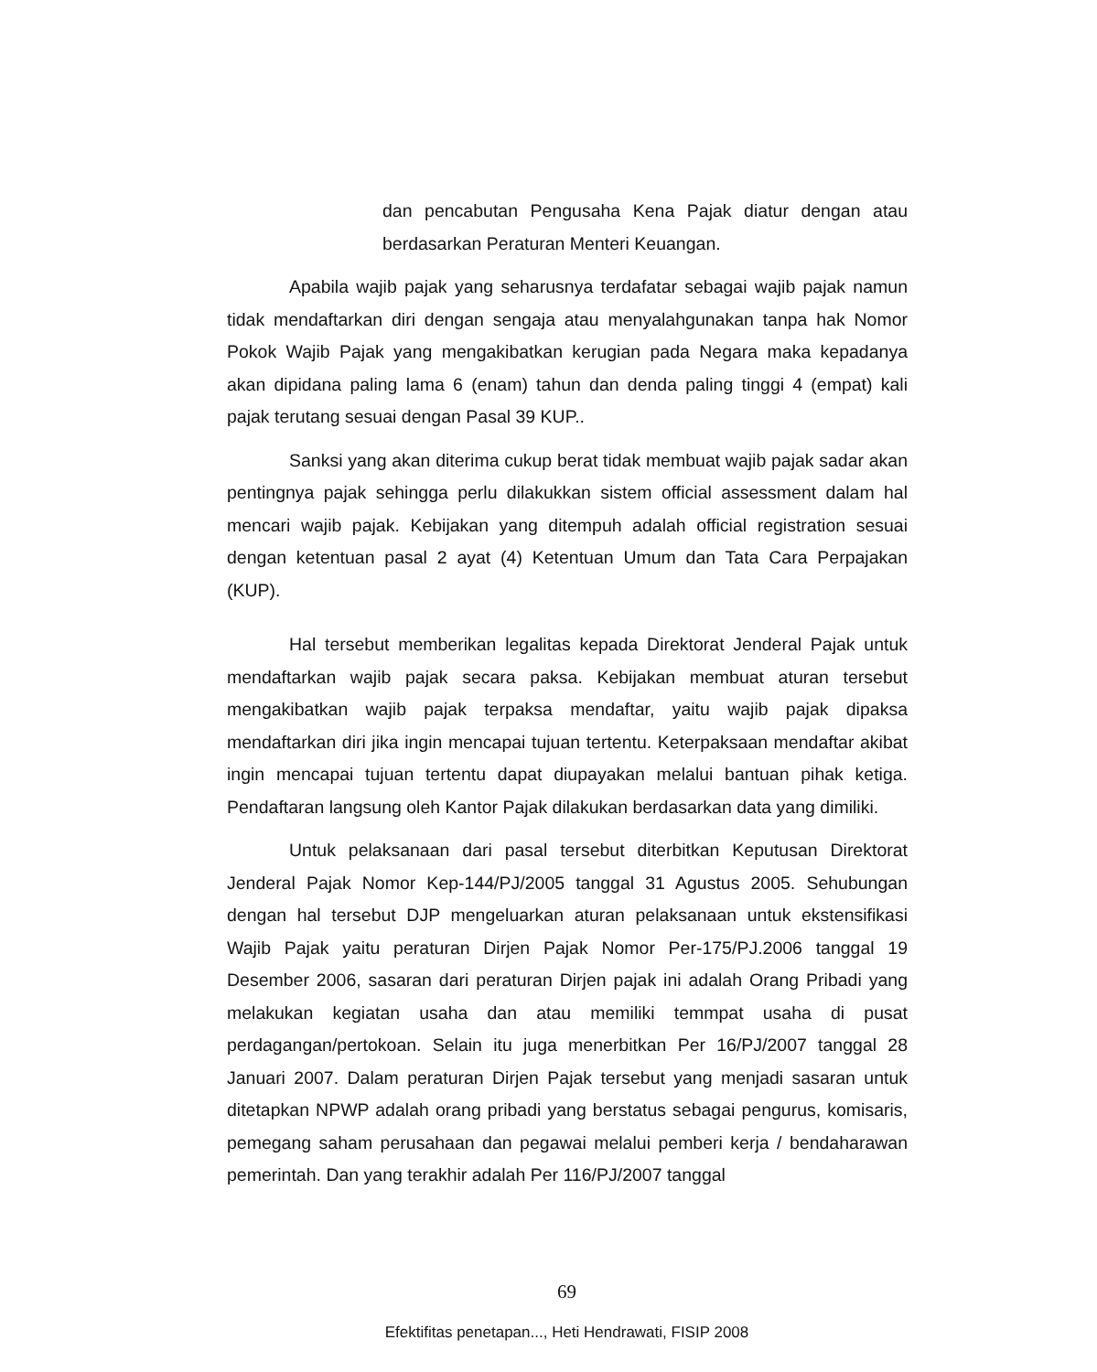dan pencabutan Pengusaha Kena Pajak diatur dengan atau berdasarkan Peraturan Menteri Keuangan.
Apabila wajib pajak yang seharusnya terdafatar sebagai wajib pajak namun tidak mendaftarkan diri dengan sengaja atau menyalahgunakan tanpa hak Nomor Pokok Wajib Pajak yang mengakibatkan kerugian pada Negara maka kepadanya akan dipidana paling lama 6 (enam) tahun dan denda paling tinggi 4 (empat) kali pajak terutang sesuai dengan Pasal 39 KUP..
Sanksi yang akan diterima cukup berat tidak membuat wajib pajak sadar akan pentingnya pajak sehingga perlu dilakukkan sistem official assessment dalam hal mencari wajib pajak. Kebijakan yang ditempuh adalah official registration sesuai dengan ketentuan pasal 2 ayat (4) Ketentuan Umum dan Tata Cara Perpajakan (KUP).
Hal tersebut memberikan legalitas kepada Direktorat Jenderal Pajak untuk mendaftarkan wajib pajak secara paksa. Kebijakan membuat aturan tersebut mengakibatkan wajib pajak terpaksa mendaftar, yaitu wajib pajak dipaksa mendaftarkan diri jika ingin mencapai tujuan tertentu. Keterpaksaan mendaftar akibat ingin mencapai tujuan tertentu dapat diupayakan melalui bantuan pihak ketiga. Pendaftaran langsung oleh Kantor Pajak dilakukan berdasarkan data yang dimiliki.
Untuk pelaksanaan dari pasal tersebut diterbitkan Keputusan Direktorat Jenderal Pajak Nomor Kep-144/PJ/2005 tanggal 31 Agustus 2005. Sehubungan dengan hal tersebut DJP mengeluarkan aturan pelaksanaan untuk ekstensifikasi Wajib Pajak yaitu peraturan Dirjen Pajak Nomor Per-175/PJ.2006 tanggal 19 Desember 2006, sasaran dari peraturan Dirjen pajak ini adalah Orang Pribadi yang melakukan kegiatan usaha dan atau memiliki temmpat usaha di pusat perdagangan/pertokoan. Selain itu juga menerbitkan Per 16/PJ/2007 tanggal 28 Januari 2007. Dalam peraturan Dirjen Pajak tersebut yang menjadi sasaran untuk ditetapkan NPWP adalah orang pribadi yang berstatus sebagai pengurus, komisaris, pemegang saham perusahaan dan pegawai melalui pemberi kerja / bendaharawan pemerintah. Dan yang terakhir adalah Per 116/PJ/2007 tanggal
69
Efektifitas penetapan..., Heti Hendrawati, FISIP 2008